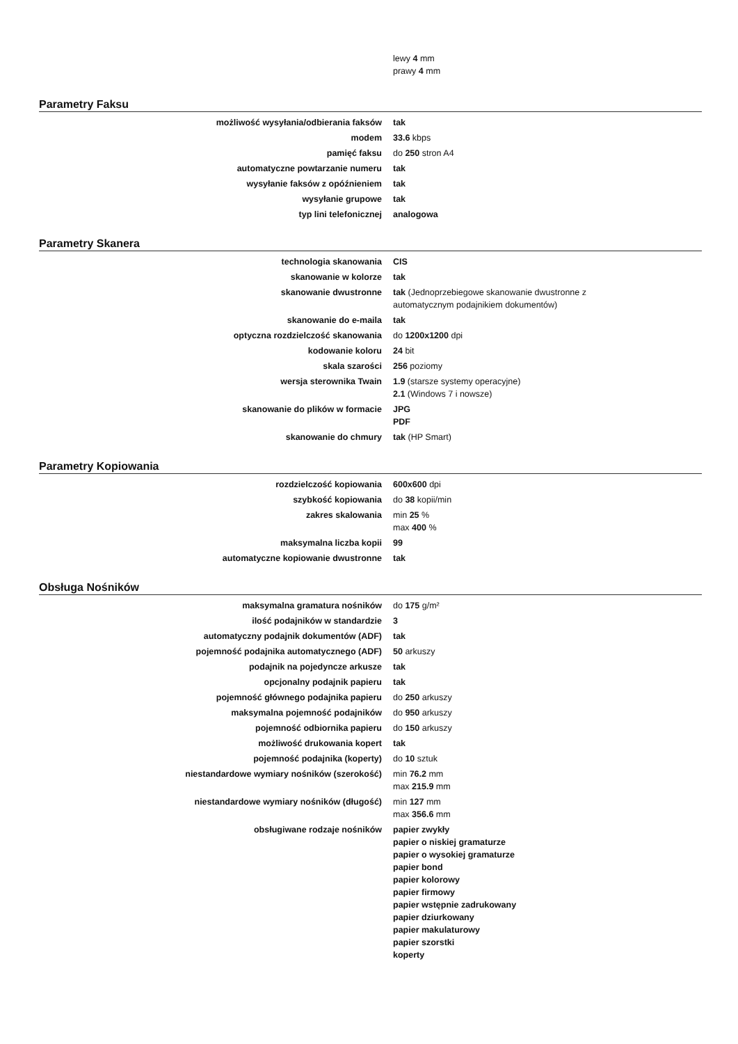lewy 4 mm
prawy 4 mm
Parametry Faksu
| możliwość wysyłania/odbierania faksów | tak |
| modem | 33.6 kbps |
| pamięć faksu | do 250 stron A4 |
| automatyczne powtarzanie numeru | tak |
| wysyłanie faksów z opóźnieniem | tak |
| wysyłanie grupowe | tak |
| typ lini telefonicznej | analogowa |
Parametry Skanera
| technologia skanowania | CIS |
| skanowanie w kolorze | tak |
| skanowanie dwustronne | tak (Jednoprzebiegowe skanowanie dwustronne z automatycznym podajnikiem dokumentów) |
| skanowanie do e-maila | tak |
| optyczna rozdzielczość skanowania | do 1200x1200 dpi |
| kodowanie koloru | 24 bit |
| skala szarości | 256 poziomy |
| wersja sterownika Twain | 1.9 (starsze systemy operacyjne) 2.1 (Windows 7 i nowsze) |
| skanowanie do plików w formacie | JPG PDF |
| skanowanie do chmury | tak (HP Smart) |
Parametry Kopiowania
| rozdzielczość kopiowania | 600x600 dpi |
| szybkość kopiowania | do 38 kopii/min |
| zakres skalowania | min 25 % max 400 % |
| maksymalna liczba kopii | 99 |
| automatyczne kopiowanie dwustronne | tak |
Obsługa Nośników
| maksymalna gramatura nośników | do 175 g/m² |
| ilość podajników w standardzie | 3 |
| automatyczny podajnik dokumentów (ADF) | tak |
| pojemność podajnika automatycznego (ADF) | 50 arkuszy |
| podajnik na pojedyncze arkusze | tak |
| opcjonalny podajnik papieru | tak |
| pojemność głównego podajnika papieru | do 250 arkuszy |
| maksymalna pojemność podajników | do 950 arkuszy |
| pojemność odbiornika papieru | do 150 arkuszy |
| możliwość drukowania kopert | tak |
| pojemność podajnika (koperty) | do 10 sztuk |
| niestandardowe wymiary nośników (szerokość) | min 76.2 mm max 215.9 mm |
| niestandardowe wymiary nośników (długość) | min 127 mm max 356.6 mm |
| obsługiwane rodzaje nośników | papier zwykły papier o niskiej gramaturze papier o wysokiej gramaturze papier bond papier kolorowy papier firmowy papier wstępnie zadrukowany papier dziurkowany papier makulaturowy papier szorstki koperty |